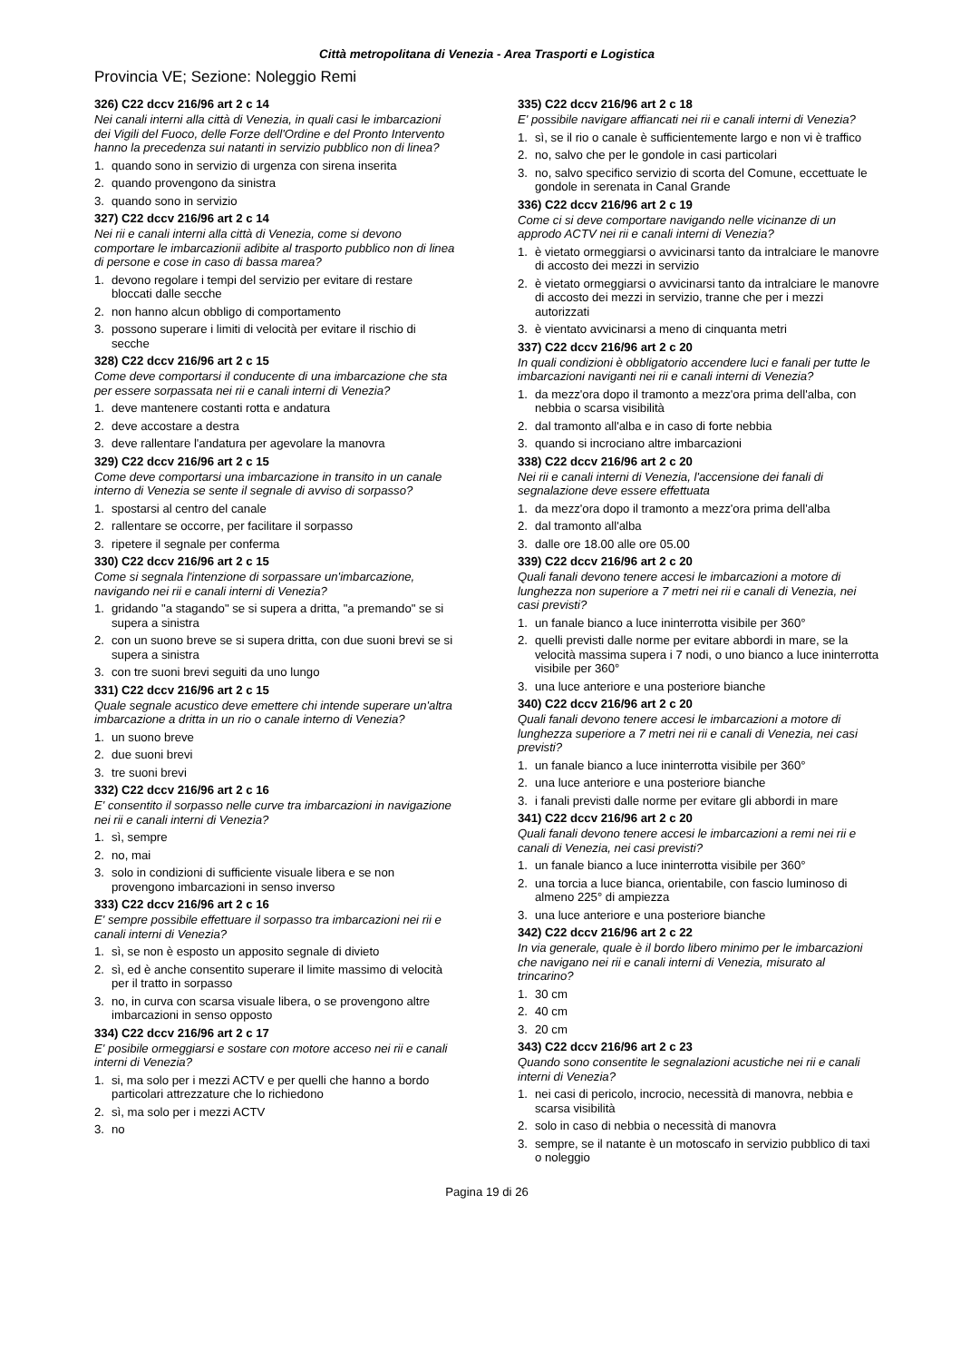Città metropolitana di Venezia - Area Trasporti e Logistica
Provincia VE; Sezione: Noleggio Remi
326) C22 dccv 216/96 art 2 c 14
Nei canali interni alla città di Venezia, in quali casi le imbarcazioni dei Vigili del Fuoco, delle Forze dell'Ordine e del Pronto Intervento hanno la precedenza sui natanti in servizio pubblico non di linea?
1. quando sono in servizio di urgenza con sirena inserita
2. quando provengono da sinistra
3. quando sono in servizio
327) C22 dccv 216/96 art 2 c 14
Nei rii e canali interni alla città di Venezia, come si devono comportare le imbarcazionii adibite al trasporto pubblico non di linea di persone e cose in caso di bassa marea?
1. devono regolare i tempi del servizio per evitare di restare bloccati dalle secche
2. non hanno alcun obbligo di comportamento
3. possono superare i limiti di velocità per evitare il rischio di secche
328) C22 dccv 216/96 art 2 c 15
Come deve comportarsi il conducente di una imbarcazione che sta per essere sorpassata nei rii e canali interni di Venezia?
1. deve mantenere costanti rotta e andatura
2. deve accostare a destra
3. deve rallentare l'andatura per agevolare la manovra
329) C22 dccv 216/96 art 2 c 15
Come deve comportarsi una imbarcazione in transito in un canale interno di Venezia se sente il segnale di avviso di sorpasso?
1. spostarsi al centro del canale
2. rallentare se occorre, per facilitare il sorpasso
3. ripetere il segnale per conferma
330) C22 dccv 216/96 art 2 c 15
Come si segnala l'intenzione di sorpassare un'imbarcazione, navigando nei rii e canali interni di Venezia?
1. gridando "a stagando" se si supera a dritta, "a premando" se si supera a sinistra
2. con un suono breve se si supera dritta, con due suoni brevi se si supera a sinistra
3. con tre suoni brevi seguiti da uno lungo
331) C22 dccv 216/96 art 2 c 15
Quale segnale acustico deve emettere chi intende superare un'altra imbarcazione a dritta in un rio o canale interno di Venezia?
1. un suono breve
2. due suoni brevi
3. tre suoni brevi
332) C22 dccv 216/96 art 2 c 16
E' consentito il sorpasso nelle curve tra imbarcazioni in navigazione nei rii e canali interni di Venezia?
1. sì, sempre
2. no, mai
3. solo in condizioni di sufficiente visuale libera e se non provengono imbarcazioni in senso inverso
333) C22 dccv 216/96 art 2 c 16
E' sempre possibile effettuare il sorpasso tra imbarcazioni nei rii e canali interni di Venezia?
1. sì, se non è esposto un apposito segnale di divieto
2. sì, ed è anche consentito superare il limite massimo di velocità per il tratto in sorpasso
3. no, in curva con scarsa visuale libera, o se provengono altre imbarcazioni in senso opposto
334) C22 dccv 216/96 art 2 c 17
E' posibile ormeggiarsi e sostare con motore acceso nei rii e canali interni di Venezia?
1. si, ma solo per i mezzi ACTV e per quelli che hanno a bordo particolari attrezzature che lo richiedono
2. sì, ma solo per i mezzi ACTV
3. no
335) C22 dccv 216/96 art 2 c 18
E' possibile navigare affiancati nei rii e canali interni di Venezia?
1. sì, se il rio o canale è sufficientemente largo e non vi è traffico
2. no, salvo che per le gondole in casi particolari
3. no, salvo specifico servizio di scorta del Comune, eccettuate le gondole in serenata in Canal Grande
336) C22 dccv 216/96 art 2 c 19
Come ci si deve comportare navigando nelle vicinanze di un approdo ACTV nei rii e canali interni di Venezia?
1. è vietato ormeggiarsi o avvicinarsi tanto da intralciare le manovre di accosto dei mezzi in servizio
2. è vietato ormeggiarsi o avvicinarsi tanto da intralciare le manovre di accosto dei mezzi in servizio, tranne che per i mezzi autorizzati
3. è vientato avvicinarsi a meno di cinquanta metri
337) C22 dccv 216/96 art 2 c 20
In quali condizioni è obbligatorio accendere luci e fanali per tutte le imbarcazioni naviganti nei rii e canali interni di Venezia?
1. da mezz'ora dopo il tramonto a mezz'ora prima dell'alba, con nebbia o scarsa visibilità
2. dal tramonto all'alba e in caso di forte nebbia
3. quando si incrociano altre imbarcazioni
338) C22 dccv 216/96 art 2 c 20
Nei rii e canali interni di Venezia, l'accensione dei fanali di segnalazione deve essere effettuata
1. da mezz'ora dopo il tramonto a mezz'ora prima dell'alba
2. dal tramonto all'alba
3. dalle ore 18.00 alle ore 05.00
339) C22 dccv 216/96 art 2 c 20
Quali fanali devono tenere accesi le imbarcazioni a motore di lunghezza non superiore a 7 metri nei rii e canali di Venezia, nei casi previsti?
1. un fanale bianco a luce ininterrotta visibile per 360°
2. quelli previsti dalle norme per evitare abbordi in mare, se la velocità massima supera i 7 nodi, o uno bianco a luce ininterrotta visibile per 360°
3. una luce anteriore e una posteriore bianche
340) C22 dccv 216/96 art 2 c 20
Quali fanali devono tenere accesi le imbarcazioni a motore di lunghezza superiore a 7 metri nei rii e canali di Venezia, nei casi previsti?
1. un fanale bianco a luce ininterrotta visibile per 360°
2. una luce anteriore e una posteriore bianche
3. i fanali previsti dalle norme per evitare gli abbordi in mare
341) C22 dccv 216/96 art 2 c 20
Quali fanali devono tenere accesi le imbarcazioni a remi nei rii e canali di Venezia, nei casi previsti?
1. un fanale bianco a luce ininterrotta visibile per 360°
2. una torcia a luce bianca, orientabile, con fascio luminoso di almeno 225° di ampiezza
3. una luce anteriore e una posteriore bianche
342) C22 dccv 216/96 art 2 c 22
In via generale, quale è il bordo libero minimo per le imbarcazioni che navigano nei rii e canali interni di Venezia, misurato al trincarino?
1. 30 cm
2. 40 cm
3. 20 cm
343) C22 dccv 216/96 art 2 c 23
Quando sono consentite le segnalazioni acustiche nei rii e canali interni di Venezia?
1. nei casi di pericolo, incrocio, necessità di manovra, nebbia e scarsa visibilità
2. solo in caso di nebbia o necessità di manovra
3. sempre, se il natante è un motoscafo in servizio pubblico di taxi o noleggio
Pagina 19 di 26